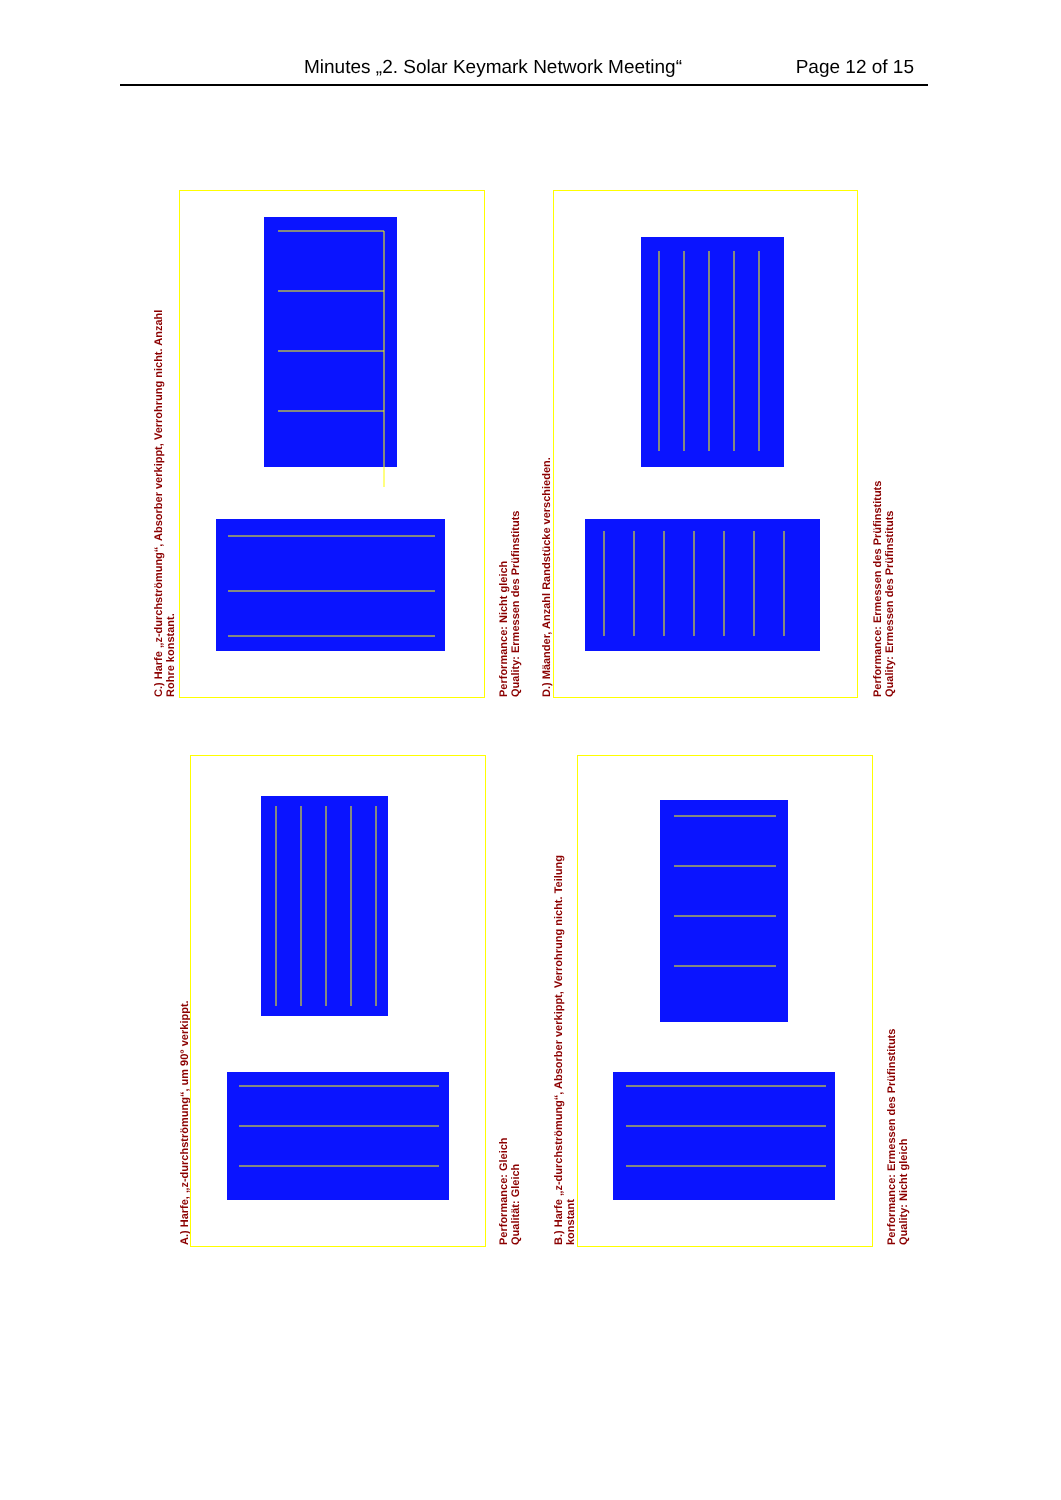Minutes „2. Solar Keymark Network Meeting“ Page 12 of 15
C.) Harfe „z-durchströmung“, Absorber verkippt, Verrohrung nicht. Anzahl
Rohre konstant.
Performance: Nicht gleich
Quality: Ermessen des Prüfinstituts
D.) Mäander, Anzahl Randstücke verschieden.
Performance: Ermessen des Prüfinstituts
Quality: Ermessen des Prüfinstituts
A.) Harfe, „z-durchströmung“, um 90° verkippt.
Performance: Gleich
Qualität: Gleich
B.) Harfe „z-durchströmung“, Absorber verkippt, Verrohrung nicht. Teilung
konstant
Performance: Ermessen des Prüfinstituts
Quality: Nicht gleich